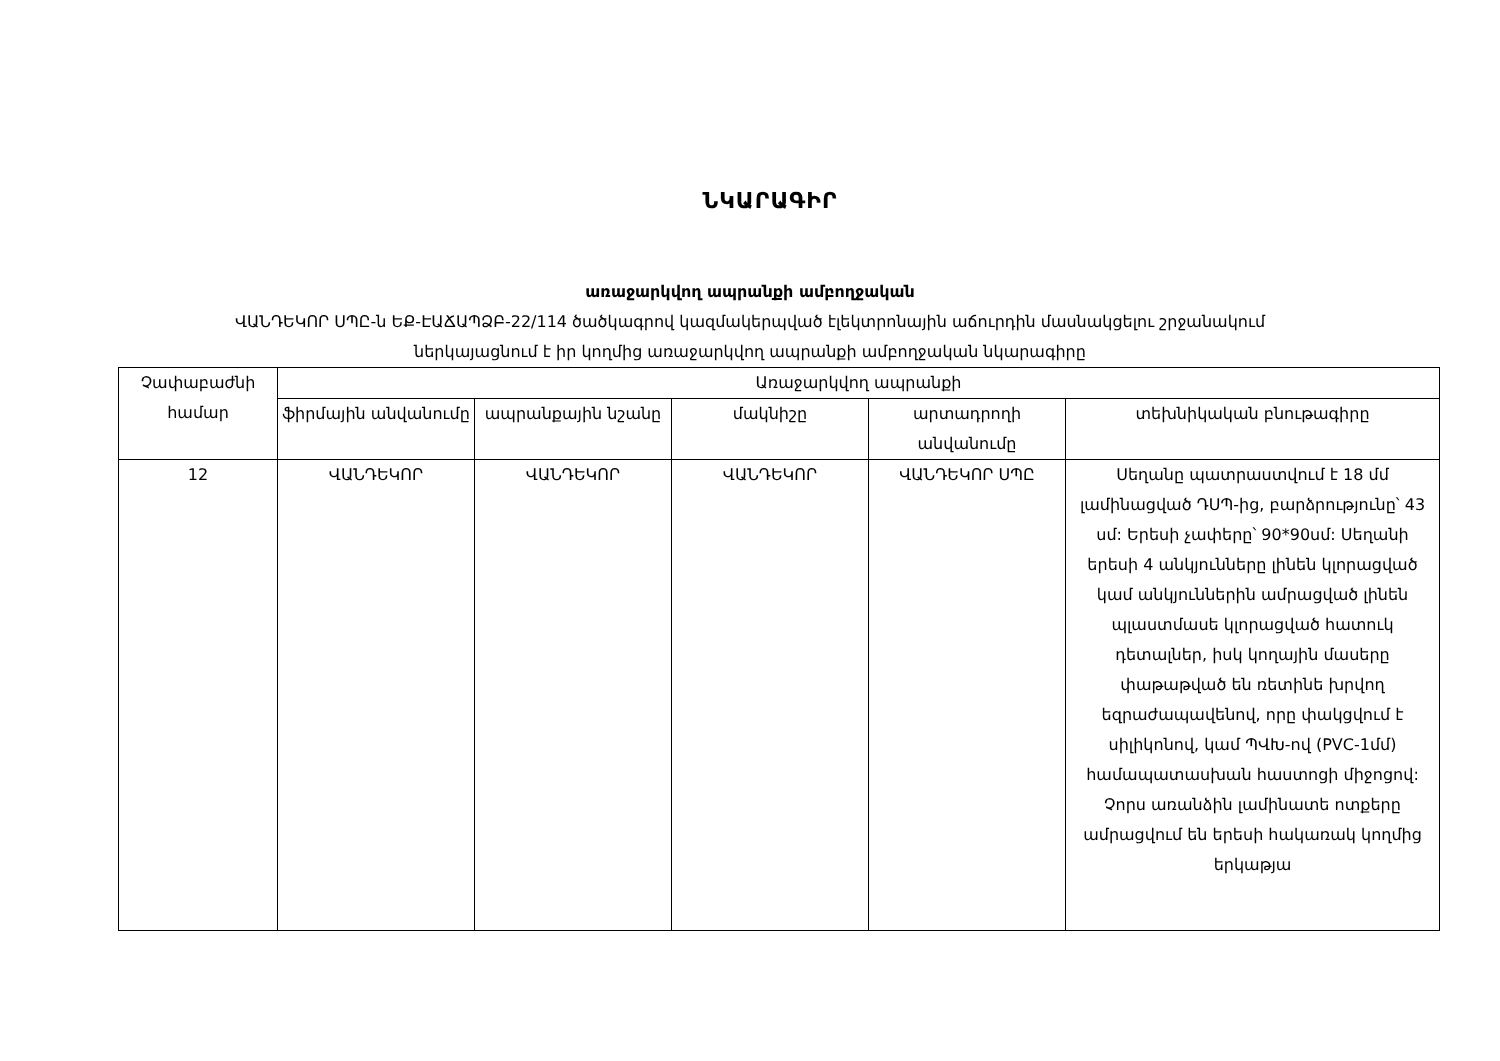ՆԿԱՐԱԳԻՐ
առաջարկվող ապրանքի ամբողջական
ՎԱՆԴԵԿՈՐ ՍՊԸ-ն ԵՔ-ԷԱՃԱՊՁԲ-22/114 ծածկագրով կազմակերպված էլեկտրոնային աճուրդին մասնակցելու շրջանակում
ներկայացնում է իր կողմից առաջարկվող ապրանքի ամբողջական նկարագիրը
| Չափաբաժնի համար | Առաջարկվող ապրանքի | | | | |
| --- | --- | --- | --- | --- | --- |
| | ֆիրմային անվանումը | ապրանքային նշանը | մակնիշը | արտադրողի անվանումը | տեխնիկական բնութագիրը |
| 12 | ՎԱՆԴԵԿՈՐ | ՎԱՆԴԵԿՈՐ | ՎԱՆԴԵԿՈՐ | ՎԱՆԴԵԿՈՐ ՍՊԸ | Սեղանը պատրաստվում է 18 մմ լամինացված ԴՍՊ-ից, բարձրությունը՝ 43 սմ: Երեսի չափերը՝ 90*90սմ: Սեղանի երեսի 4 անկյունները լինեն կլորացված կամ անկյուններին ամրացված լինեն պլաստմասե կլորացված հատուկ դետալներ, իսկ կողային մասերը փաթաթված են ռետինե խրվող եզրաժապավենով, որը փակցվում է սիլիկոնով, կամ ՊՎԽ-ով (PVC-1մմ) համապատասխան հաստոցի միջոցով: Չորս առանձին լամինատե ոտքերը ամրացվում են երեսի հակառակ կողմից երկաթյա |